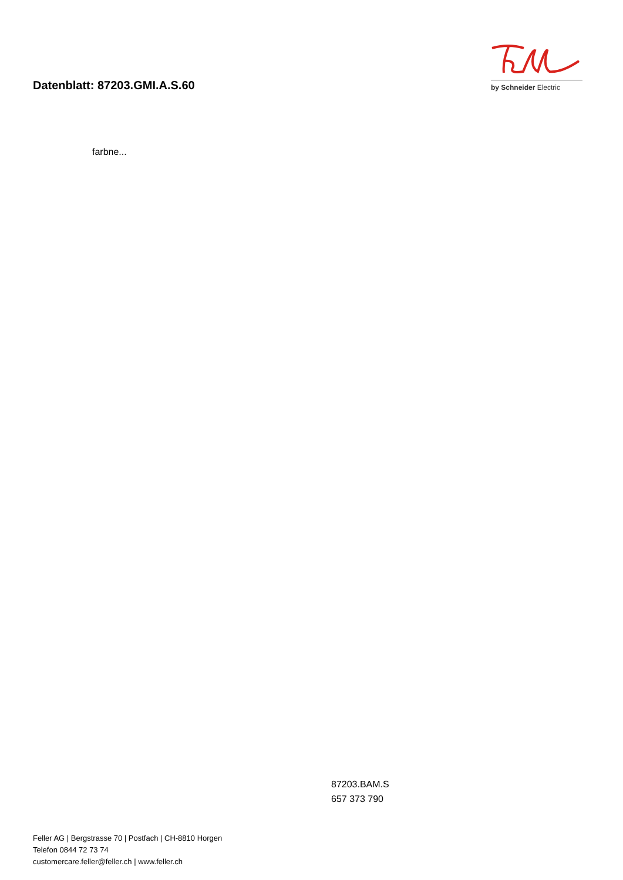Datenblatt: 87203.GMI.A.S.60
by Schneider Electric
farbne...
87203.BAM.S
657 373 790
Feller AG | Bergstrasse 70 | Postfach | CH-8810 Horgen
Telefon 0844 72 73 74
customercare.feller@feller.ch | www.feller.ch